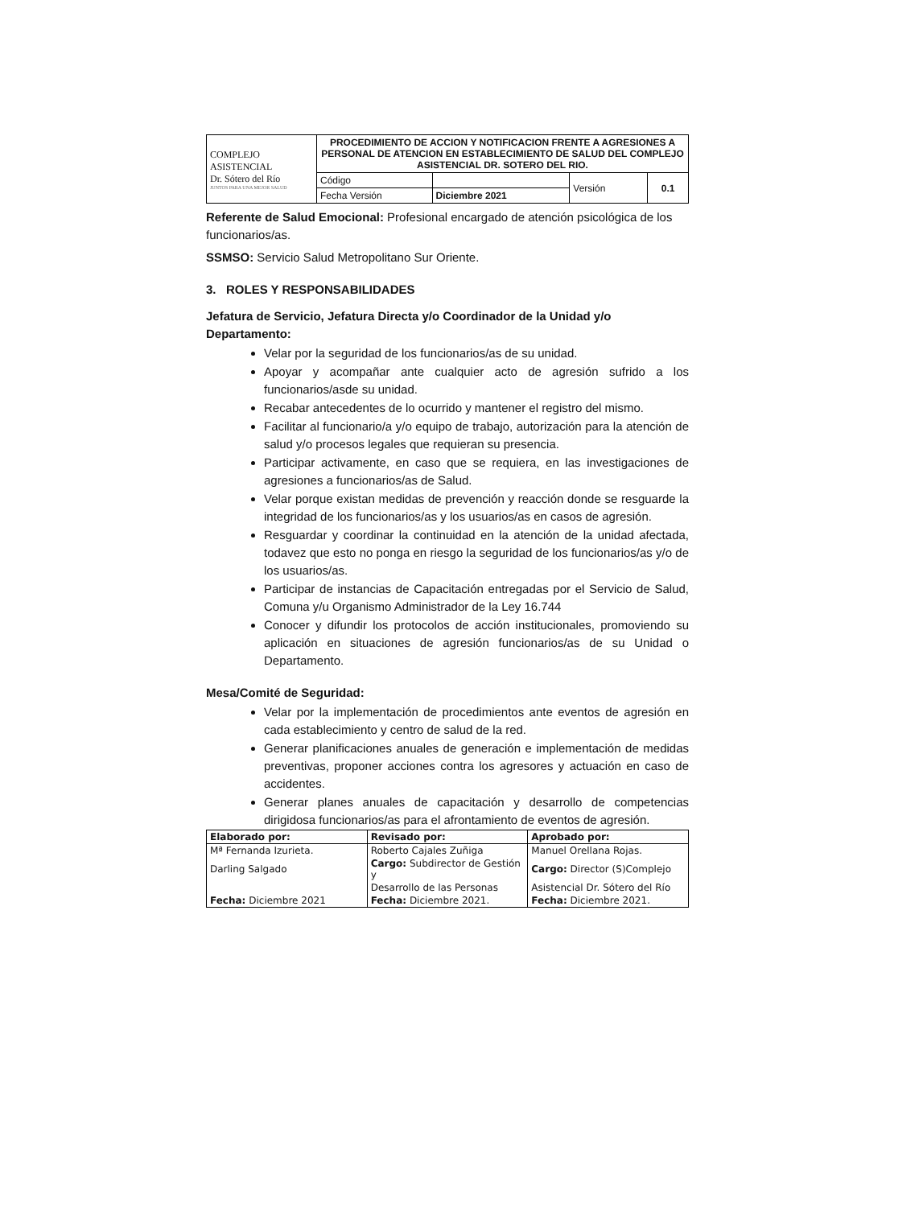| COMPLEJO ASISTENCIAL Dr. Sótero del Río JUNTOS PARA UNA MEJOR SALUD | PROCEDIMIENTO DE ACCION Y NOTIFICACION FRENTE A AGRESIONES A PERSONAL DE ATENCION EN ESTABLECIMIENTO DE SALUD DEL COMPLEJO ASISTENCIAL DR. SOTERO DEL RIO. | | | |
| | Código | | Versión | 0.1 |
| | Fecha Versión | Diciembre 2021 | | |
Referente de Salud Emocional: Profesional encargado de atención psicológica de los funcionarios/as.
SSMSO: Servicio Salud Metropolitano Sur Oriente.
3. ROLES Y RESPONSABILIDADES
Jefatura de Servicio, Jefatura Directa y/o Coordinador de la Unidad y/o Departamento:
Velar por la seguridad de los funcionarios/as de su unidad.
Apoyar y acompañar ante cualquier acto de agresión sufrido a los funcionarios/asde su unidad.
Recabar antecedentes de lo ocurrido y mantener el registro del mismo.
Facilitar al funcionario/a y/o equipo de trabajo, autorización para la atención de salud y/o procesos legales que requieran su presencia.
Participar activamente, en caso que se requiera, en las investigaciones de agresiones a funcionarios/as de Salud.
Velar porque existan medidas de prevención y reacción donde se resguarde la integridad de los funcionarios/as y los usuarios/as en casos de agresión.
Resguardar y coordinar la continuidad en la atención de la unidad afectada, todavez que esto no ponga en riesgo la seguridad de los funcionarios/as y/o de los usuarios/as.
Participar de instancias de Capacitación entregadas por el Servicio de Salud, Comuna y/u Organismo Administrador de la Ley 16.744
Conocer y difundir los protocolos de acción institucionales, promoviendo su aplicación en situaciones de agresión funcionarios/as de su Unidad o Departamento.
Mesa/Comité de Seguridad:
Velar por la implementación de procedimientos ante eventos de agresión en cada establecimiento y centro de salud de la red.
Generar planificaciones anuales de generación e implementación de medidas preventivas, proponer acciones contra los agresores y actuación en caso de accidentes.
Generar planes anuales de capacitación y desarrollo de competencias dirigidosa funcionarios/as para el afrontamiento de eventos de agresión.
| Elaborado por: | Revisado por: | Aprobado por: |
| Mª Fernanda Izurieta. | Roberto Cajales Zuñiga | Manuel Orellana Rojas. |
| Darling Salgado | Cargo: Subdirector de Gestión y | Cargo: Director (S)Complejo |
| | Desarrollo de las Personas | Asistencial Dr. Sótero del Río |
| Fecha: Diciembre 2021 | Fecha: Diciembre 2021. | Fecha: Diciembre 2021. |